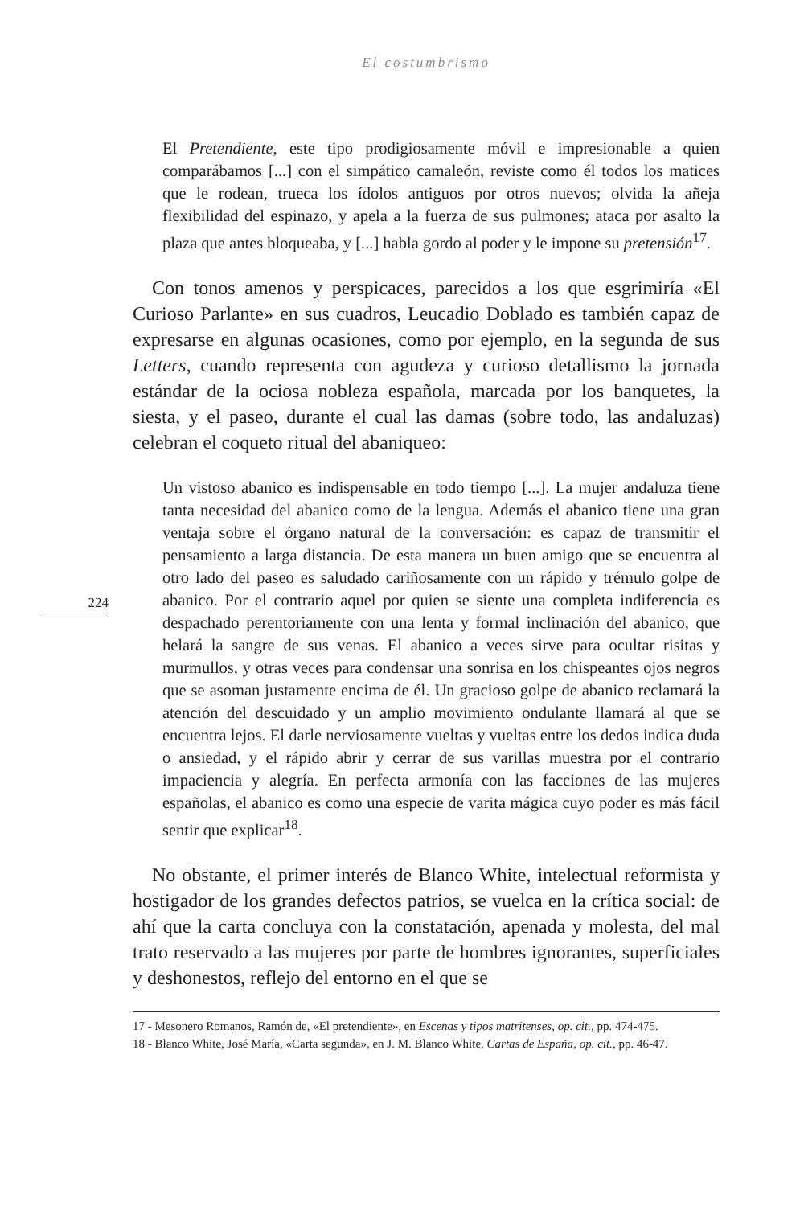El costumbrismo
224
El Pretendiente, este tipo prodigiosamente móvil e impresionable a quien comparábamos [...] con el simpático camaleón, reviste como él todos los matices que le rodean, trueca los ídolos antiguos por otros nuevos; olvida la añeja flexibilidad del espinazo, y apela a la fuerza de sus pulmones; ataca por asalto la plaza que antes bloqueaba, y [...] habla gordo al poder y le impone su pretensión<sup>17</sup>.
 Con tonos amenos y perspicaces, parecidos a los que esgrimiría «El Curioso Parlante» en sus cuadros, Leucadio Doblado es también capaz de expresarse en algunas ocasiones, como por ejemplo, en la segunda de sus Letters, cuando representa con agudeza y curioso detallismo la jornada estándar de la ociosa nobleza española, marcada por los banquetes, la siesta, y el paseo, durante el cual las damas (sobre todo, las andaluzas) celebran el coqueto ritual del abaniqueo:
Un vistoso abanico es indispensable en todo tiempo [...]. La mujer andaluza tiene tanta necesidad del abanico como de la lengua. Además el abanico tiene una gran ventaja sobre el órgano natural de la conversación: es capaz de transmitir el pensamiento a larga distancia. De esta manera un buen amigo que se encuentra al otro lado del paseo es saludado cariñosamente con un rápido y trémulo golpe de abanico. Por el contrario aquel por quien se siente una completa indiferencia es despachado perentoriamente con una lenta y formal inclinación del abanico, que helará la sangre de sus venas. El abanico a veces sirve para ocultar risitas y murmullos, y otras veces para condensar una sonrisa en los chispeantes ojos negros que se asoman justamente encima de él. Un gracioso golpe de abanico reclamará la atención del descuidado y un amplio movimiento ondulante llamará al que se encuentra lejos. El darle nerviosamente vueltas y vueltas entre los dedos indica duda o ansiedad, y el rápido abrir y cerrar de sus varillas muestra por el contrario impaciencia y alegría. En perfecta armonía con las facciones de las mujeres españolas, el abanico es como una especie de varita mágica cuyo poder es más fácil sentir que explicar<sup>18</sup>.
 No obstante, el primer interés de Blanco White, intelectual reformista y hostigador de los grandes defectos patrios, se vuelca en la crítica social: de ahí que la carta concluya con la constatación, apenada y molesta, del mal trato reservado a las mujeres por parte de hombres ignorantes, superficiales y deshonestos, reflejo del entorno en el que se
17 - Mesonero Romanos, Ramón de, «El pretendiente», en Escenas y tipos matritenses, op. cit., pp. 474-475.
18 - Blanco White, José María, «Carta segunda», en J. M. Blanco White, Cartas de España, op. cit., pp. 46-47.